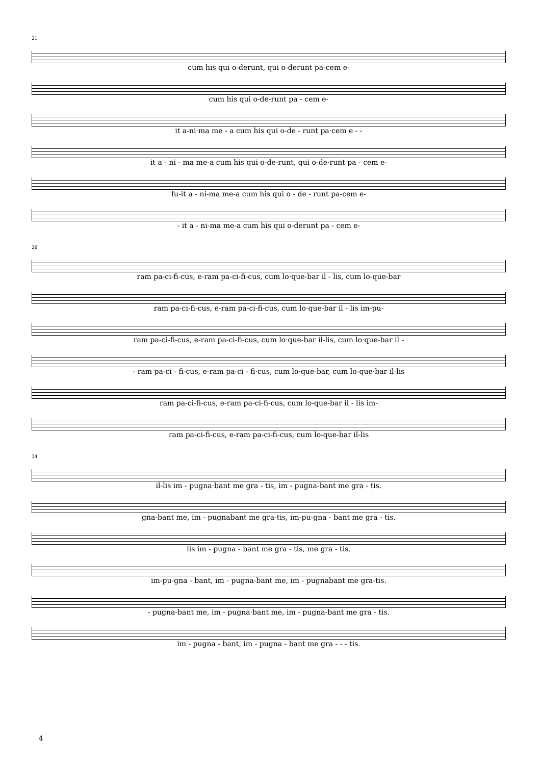21
cum his qui o-derunt, qui o-derunt pa-cem e-
cum his qui o-de-runt pa - cem e-
it a-ni·ma me - a cum his qui o-de - runt pa·cem e - -
it a - ni - ma me-a cum his qui o-de-runt, qui o-de·runt pa - cem e-
fu-it a - ni-ma me-a cum his qui o - de - runt pa-cem e-
- it a - ni-ma me-a cum his qui o-derunt pa - cem e-
28
ram pa-ci-fi-cus, e-ram pa-ci-fi-cus, cum lo·que-bar il - lis, cum lo-que-bar
ram pa-ci-fi-cus, e-ram pa-ci-fi-cus, cum lo·que-bar il - lis im-pu-
ram pa-ci-fi-cus, e-ram pa-ci-fi-cus, cum lo·que-bar il-lis, cum lo·que-bar il -
- ram pa-ci - fi-cus, e-ram pa-ci - fi·cus, cum lo·que-bar, cum lo-que·bar il-lis
ram pa-ci-fi-cus, e-ram pa-ci-fi-cus, cum lo-que-bar il - lis im-
ram pa-ci-fi-cus, e-ram pa-ci-fi-cus, cum lo-que-bar il-lis
34
il-lis im - pugna·bant me gra - tis, im - pugna-bant me gra - tis.
gna-bant me, im - pugnabant me gra-tis, im-pu-gna - bant me gra - tis.
lis im - pugna - bant me gra - tis, me gra - tis.
im-pu-gna - bant, im - pugna-bant me, im - pugnabant me gra-tis.
- pugna-bant me, im - pugna·bant me, im - pugna-bant me gra - tis.
im - pugna - bant, im - pugna - bant me gra - - - tis.
4